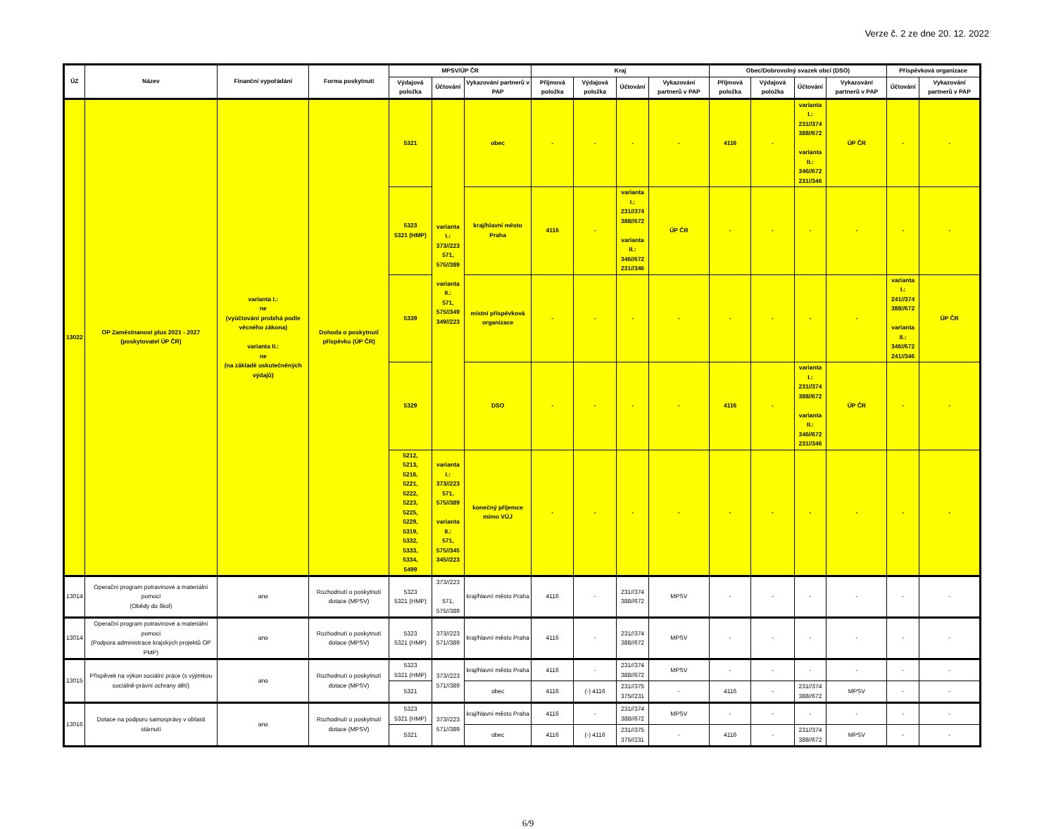Verze č. 2 ze dne 20. 12. 2022
| ÚZ | Název | Finanční vypořádání | Forma poskytnutí | MPSV/ÚP ČR | | | Kraj | | | | Obec/Dobrovolný svazek obcí (DSO) | | | | Příspěvková organizace | |
| --- | --- | --- | --- | --- | --- | --- | --- | --- | --- | --- | --- | --- | --- | --- | --- | --- |
| | | | | Výdajová položka | Účtování | Vykazování partnerů v PAP | Příjmová položka | Výdajová položka | Účtování | Vykazování partnerů v PAP | Příjmová položka | Výdajová položka | Účtování | Vykazování partnerů v PAP | Účtování | Vykazování partnerů v PAP |
| 13022 | OP Zaměstnanost plus 2021 - 2027 (poskytovatel ÚP ČR) | varianta I.: ne (vyúčtování probíhá podle věcného zákona) varianta II.: ne (na základě uskutečněných výdajů) | Dohoda o poskytnutí příspěvku (ÚP ČR) | 5321 | varianta I.: 373//223 571, 575//389 varianta II.: 571, 575//349 349//223 | obec | - | - | - | - | 4116 | - | varianta I.: 231//374 388//672 varianta II.: 346//672 231//346 | ÚP ČR | - | - |
| | | | | 5323 5321 (HMP) | | kraj/hlavní město Praha | 4116 | - | varianta I.: 231//374 388//672 varianta II.: 346//672 231//346 | ÚP ČR | - | - | - | - | - | - |
| | | | | 5339 | | místní příspěvková organizace | - | - | - | - | - | - | - | - | varianta I.: 241//374 388//672 varianta II.: 346//672 241//346 | ÚP ČR |
| | | | | 5329 | | DSO | - | - | - | - | 4116 | - | varianta I.: 231//374 388//672 varianta II.: 346//672 231//346 | ÚP ČR | - | - |
| | | | | 5212, 5213, 5216, 5221, 5222, 5223, 5225, 5229, 5319, 5332, 5333, 5334, 5499 | varianta I.: 373//223 571, 575//389 varianta II.: 571, 575//345 345//223 | konečný příjemce mimo VÚJ | - | - | - | - | - | - | - | - | - | - |
| 13014 | Operační program potravinové a materiální pomoci (Obědy do škol) | ano | Rozhodnutí o poskytnutí dotace (MPSV) | 5323 5321 (HMP) | 373//223 571, 575//389 | kraj/hlavní město Praha | 4116 | - | 231//374 388//672 | MPSV | - | - | - | - | - | - |
| 13014 | Operační program potravinové a materiální pomoci (Podpora administrace krajských projektů OP PMP) | ano | Rozhodnutí o poskytnutí dotace (MPSV) | 5323 5321 (HMP) | 373//223 571//389 | kraj/hlavní město Praha | 4116 | - | 231//374 388//672 | MPSV | - | - | - | - | - | - |
| 13015 | Příspěvek na výkon sociální práce (s výjimkou sociálně-právní ochrany dětí) | ano | Rozhodnutí o poskytnutí dotace (MPSV) | 5323 5321 (HMP) | 373//223 571//389 | kraj/hlavní město Praha | 4116 | - | 231//374 388//672 | MPSV | - | - | - | - | - | - |
| | | | | 5321 | | obec | 4116 | (-) 4116 | 231//375 375//231 | - | 4116 | - | 231//374 388//672 | MPSV | - | - |
| 13016 | Dotace na podporu samosprávy v oblasti stárnutí | ano | Rozhodnutí o poskytnutí dotace (MPSV) | 5323 5321 (HMP) | 373//223 571//389 | kraj/hlavní město Praha | 4116 | - | 231//374 388//672 | MPSV | - | - | - | - | - | - |
| | | | | 5321 | | obec | 4116 | (-) 4116 | 231//375 375//231 | - | 4116 | - | 231//374 388//672 | MPSV | - | - |
6/9